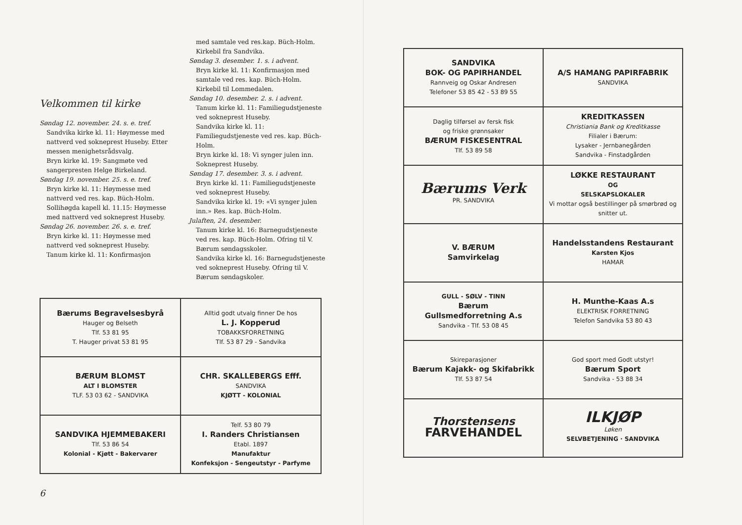Velkommen til kirke
Søndag 12. november. 24. s. e. tref.
Sandvika kirke kl. 11: Høymesse med nattverd ved sokneprest Huseby. Etter messen menighetsrådsvalg.
Bryn kirke kl. 19: Sangmøte ved sangerpresten Helge Birkeland.
Søndag 19. november. 25. s. e. tref.
Bryn kirke kl. 11: Høymesse med nattverd ved res. kap. Büch-Holm.
Sollihøgda kapell kl. 11.15: Høymesse med nattverd ved sokneprest Huseby.
Søndag 26. november. 26. s. e. tref.
Bryn kirke kl. 11: Høymesse med nattverd ved sokneprest Huseby.
Tanum kirke kl. 11: Konfirmasjon
med samtale ved res.kap. Büch-Holm. Kirkebil fra Sandvika.
Søndag 3. desember. 1. s. i advent.
Bryn kirke kl. 11: Konfirmasjon med samtale ved res. kap. Büch-Holm. Kirkebil til Lommedalen.
Søndag 10. desember. 2. s. i advent.
Tanum kirke kl. 11: Familiegudstjeneste ved sokneprest Huseby.
Sandvika kirke kl. 11: Familiegudstjeneste ved res. kap. Büch-Holm.
Bryn kirke kl. 18: Vi synger julen inn. Sokneprest Huseby.
Søndag 17. desember. 3. s. i advent.
Bryn kirke kl. 11: Familiegudstjeneste ved sokneprest Huseby.
Sandvika kirke kl. 19: «Vi synger julen inn.» Res. kap. Büch-Holm.
Julaften, 24. desember.
Tanum kirke kl. 16: Barnegudstjeneste ved res. kap. Büch-Holm. Ofring til V. Bærum søndagsskoler.
Sandvika kirke kl. 16: Barnegudstjeneste ved sokneprest Huseby. Ofring til V. Bærum søndagskoler.
| Bærums Begravelsesbyrå Hauger og Belseth Tlf. 53 81 95 T. Hauger privat 53 81 95 | Alltid godt utvalg finner De hos L. J. Kopperud TOBAKKSFORRETNING Tlf. 53 87 29 - Sandvika |
| BÆRUM BLOMST ALT I BLOMSTER TLF. 53 03 62 - SANDVIKA | CHR. SKALLEBERGS Efff. SANDVIKA KJØTT - KOLONIAL |
| SANDVIKA HJEMMEBAKERI Tlf. 53 86 54 Kolonial - Kjøtt - Bakervarer | Telf. 53 80 79 I. Randers Christiansen Etabl. 1897 Manufaktur Konfeksjon - Sengeutstyr - Parfyme |
6
| SANDVIKA BOK- OG PAPIRHANDEL Rannveig og Oskar Andresen Telefoner 53 85 42 - 53 89 55 | A/S HAMANG PAPIRFABRIK SANDVIKA |
| Daglig tilførsel av fersk fisk og friske grønnsaker BÆRUM FISKESENTRAL Tlf. 53 89 58 | KREDITKASSEN Christiania Bank og Kreditkasse Filialer i Bærum: Lysaker - Jernbanegården Sandvika - Finstadgården |
| Bærums Verk PR. SANDVIKA | LØKKE RESTAURANT OG SELSKAPSLOKALER Vi mottar også bestillinger på smørbrød og snitter ut. |
| V. BÆRUM Samvirkelag | Handelsstandens Restaurant Karsten Kjos HAMAR |
| GULL - SØLV - TINN Bærum Gullsmedforretning A.s Sandvika - Tlf. 53 08 45 | H. Munthe-Kaas A.s ELEKTRISK FORRETNING Telefon Sandvika 53 80 43 |
| Skireparasjoner Bærum Kajakk- og Skifabrikk Tlf. 53 87 54 | God sport med Godt utstyr! Bærum Sport Sandvika - 53 88 34 |
| Thorstensens FARVEHANDEL | ILKJØP Løken SELVBETJENING · SANDVIKA |